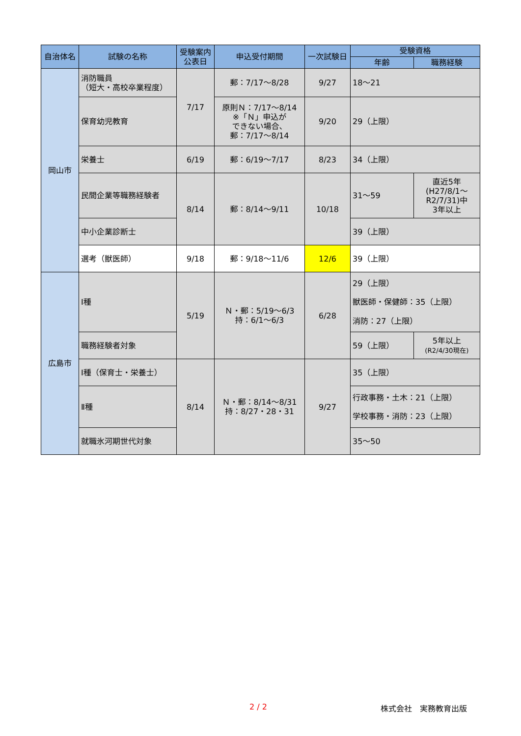| 自治体名 | 試験の名称 | 受験案内 公表日 | 申込受付期間 | 一次試験日 | 受験資格 | |
| --- | --- | --- | --- | --- | --- | --- |
| | | | | | 年齢 | 職務経験 |
| 岡山市 | 消防職員 （短大・高校卒業程度） | 7/17 | 郵：7/17～8/28 | 9/27 | 18～21 | |
| | 保育幼児教育 | | 原則Ｎ：7/17～8/14 ※「Ｎ」申込が できない場合、 郵：7/17～8/14 | 9/20 | 29（上限） | |
| | 栄養士 | 6/19 | 郵：6/19～7/17 | 8/23 | 34（上限） | |
| | 民間企業等職務経験者 | 8/14 | 郵：8/14～9/11 | 10/18 | 31～59 | 直近5年 (H27/8/1～ R2/7/31)中 3年以上 |
| | 中小企業診断士 | | | | 39（上限） | |
| | 選考（獣医師） | 9/18 | 郵：9/18～11/6 | 12/6 | 39（上限） | |
| 広島市 | Ⅰ種 | 5/19 | Ｎ・郵：5/19～6/3 持：6/1～6/3 | 6/28 | 29（上限） 獣医師・保健師：35（上限） 消防：27（上限） | |
| | 職務経験者対象 | | | | 59（上限） | 5年以上 (R2/4/30現在) |
| | Ⅰ種（保育士・栄養士） | 8/14 | Ｎ・郵：8/14～8/31 持：8/27・28・31 | 9/27 | 35（上限） | |
| | Ⅱ種 | | | | 行政事務・土木：21（上限） 学校事務・消防：23（上限） | |
| | 就職氷河期世代対象 | | | | 35～50 | |
2 / 2 株式会社　実務教育出版